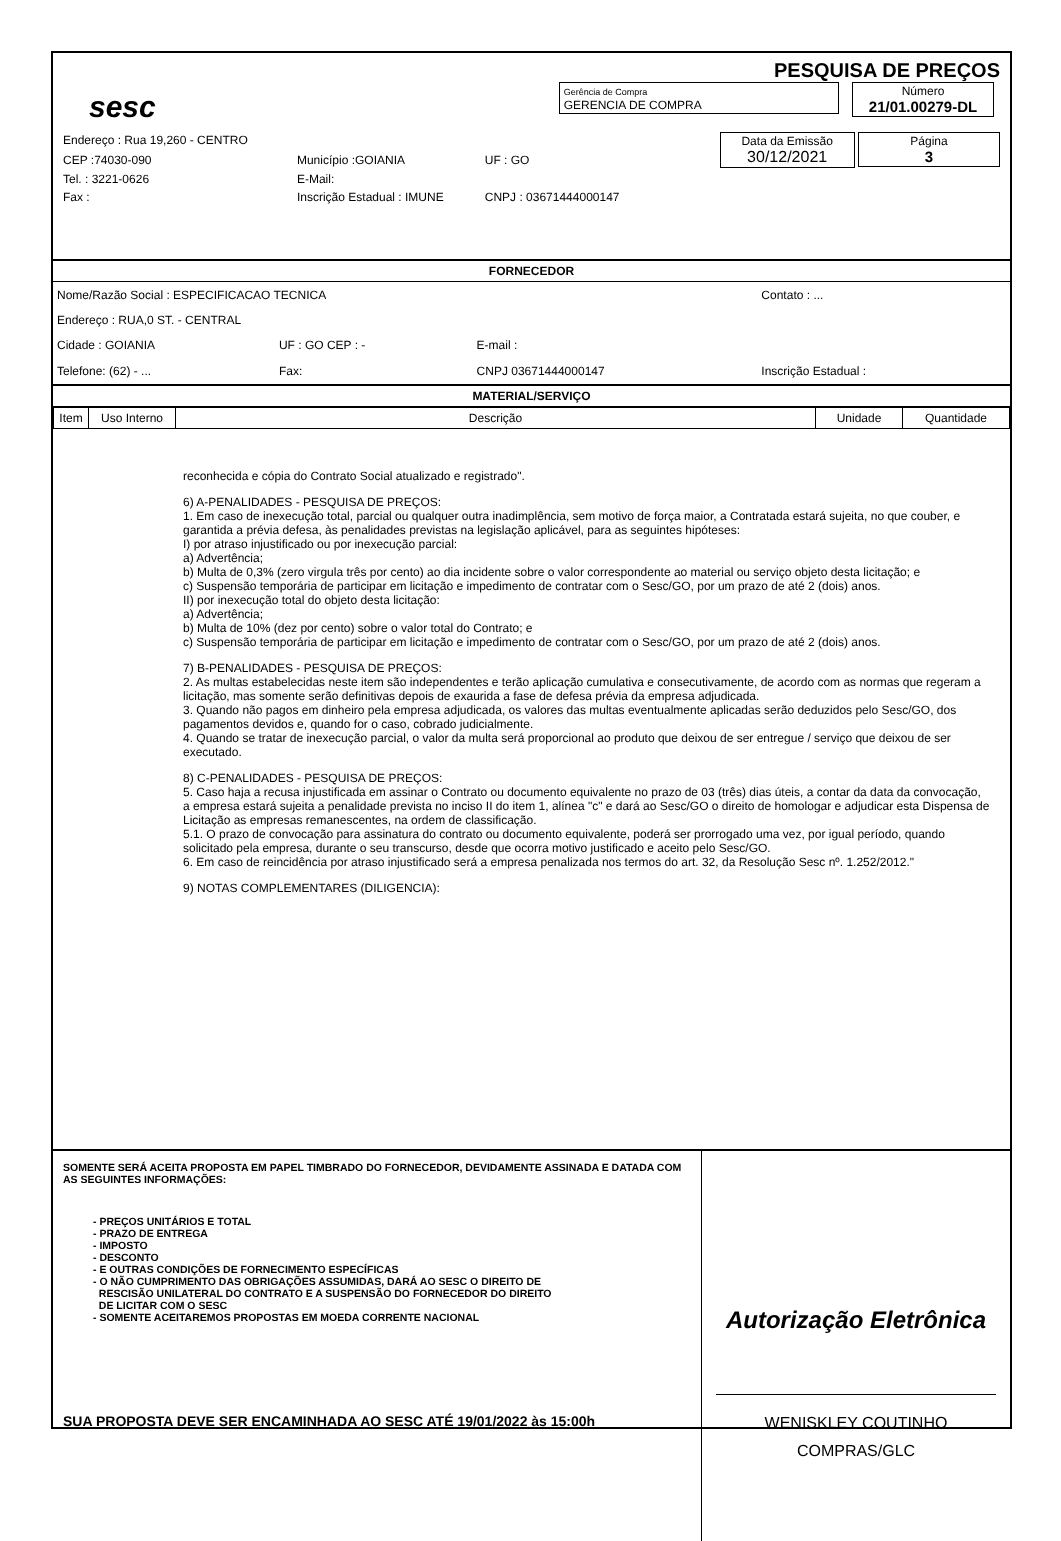PESQUISA DE PREÇOS
sesc
Gerência de Compra
GERENCIA DE COMPRA Número
21/01.00279-DL
| Endereço : Rua 19,260 - CENTRO | | | Data da Emissão 30/12/2021 Página 3 |
| CEP :74030-090 | Município :GOIANIA | UF : GO | |
| Tel. : 3221-0626 | E-Mail: | | |
| Fax : | Inscrição Estadual : IMUNE | CNPJ : 03671444000147 | |
FORNECEDOR
| Nome/Razão Social : ESPECIFICACAO TECNICA | | | Contato : ... | |
| Endereço : RUA,0 ST. - CENTRAL | | | | |
| Cidade : GOIANIA | UF : GO CEP : - | E-mail : | | |
| Telefone: (62) - ... | Fax: | CNPJ 03671444000147 | Inscrição Estadual : | |
MATERIAL/SERVIÇO
| Item | Uso Interno | Descrição | Unidade | Quantidade |
| --- | --- | --- | --- | --- |
reconhecida e cópia do Contrato Social atualizado e registrado".
6) A-PENALIDADES - PESQUISA DE PREÇOS:
1. Em caso de inexecução total, parcial ou qualquer outra inadimplência, sem motivo de força maior, a Contratada estará sujeita, no que couber, e garantida a prévia defesa, às penalidades previstas na legislação aplicável, para as seguintes hipóteses:
I) por atraso injustificado ou por inexecução parcial:
a) Advertência;
b) Multa de 0,3% (zero virgula três por cento) ao dia incidente sobre o valor correspondente ao material ou serviço objeto desta licitação; e
c) Suspensão temporária de participar em licitação e impedimento de contratar com o Sesc/GO, por um prazo de até 2 (dois) anos.
II) por inexecução total do objeto desta licitação:
a) Advertência;
b) Multa de 10% (dez por cento) sobre o valor total do Contrato; e
c) Suspensão temporária de participar em licitação e impedimento de contratar com o Sesc/GO, por um prazo de até 2 (dois) anos.
7) B-PENALIDADES - PESQUISA DE PREÇOS:
2. As multas estabelecidas neste item são independentes e terão aplicação cumulativa e consecutivamente, de acordo com as normas que regeram a licitação, mas somente serão definitivas depois de exaurida a fase de defesa prévia da empresa adjudicada.
3. Quando não pagos em dinheiro pela empresa adjudicada, os valores das multas eventualmente aplicadas serão deduzidos pelo Sesc/GO, dos pagamentos devidos e, quando for o caso, cobrado judicialmente.
4. Quando se tratar de inexecução parcial, o valor da multa será proporcional ao produto que deixou de ser entregue / serviço que deixou de ser executado.
8) C-PENALIDADES - PESQUISA DE PREÇOS:
5. Caso haja a recusa injustificada em assinar o Contrato ou documento equivalente no prazo de 03 (três) dias úteis, a contar da data da convocação, a empresa estará sujeita a penalidade prevista no inciso II do item 1, alínea "c" e dará ao Sesc/GO o direito de homologar e adjudicar esta Dispensa de Licitação as empresas remanescentes, na ordem de classificação.
5.1. O prazo de convocação para assinatura do contrato ou documento equivalente, poderá ser prorrogado uma vez, por igual período, quando solicitado pela empresa, durante o seu transcurso, desde que ocorra motivo justificado e aceito pelo Sesc/GO.
6. Em caso de reincidência por atraso injustificado será a empresa penalizada nos termos do art. 32, da Resolução Sesc nº. 1.252/2012."
9) NOTAS COMPLEMENTARES (DILIGENCIA):
SOMENTE SERÁ ACEITA PROPOSTA EM PAPEL TIMBRADO DO FORNECEDOR, DEVIDAMENTE ASSINADA E DATADA COM AS SEGUINTES INFORMAÇÕES:
- PREÇOS UNITÁRIOS E TOTAL
- PRAZO DE ENTREGA
- IMPOSTO
- DESCONTO
- E OUTRAS CONDIÇÕES DE FORNECIMENTO ESPECÍFICAS
- O NÃO CUMPRIMENTO DAS OBRIGAÇÕES ASSUMIDAS, DARÁ AO SESC O DIREITO DE
RESCISÃO UNILATERAL DO CONTRATO E A SUSPENSÃO DO FORNECEDOR DO DIREITO
DE LICITAR COM O SESC
- SOMENTE ACEITAREMOS PROPOSTAS EM MOEDA CORRENTE NACIONAL
SUA PROPOSTA DEVE SER ENCAMINHADA AO SESC ATÉ 19/01/2022 às 15:00h
Autorização Eletrônica
WENISKLEY COUTINHO
COMPRAS/GLC